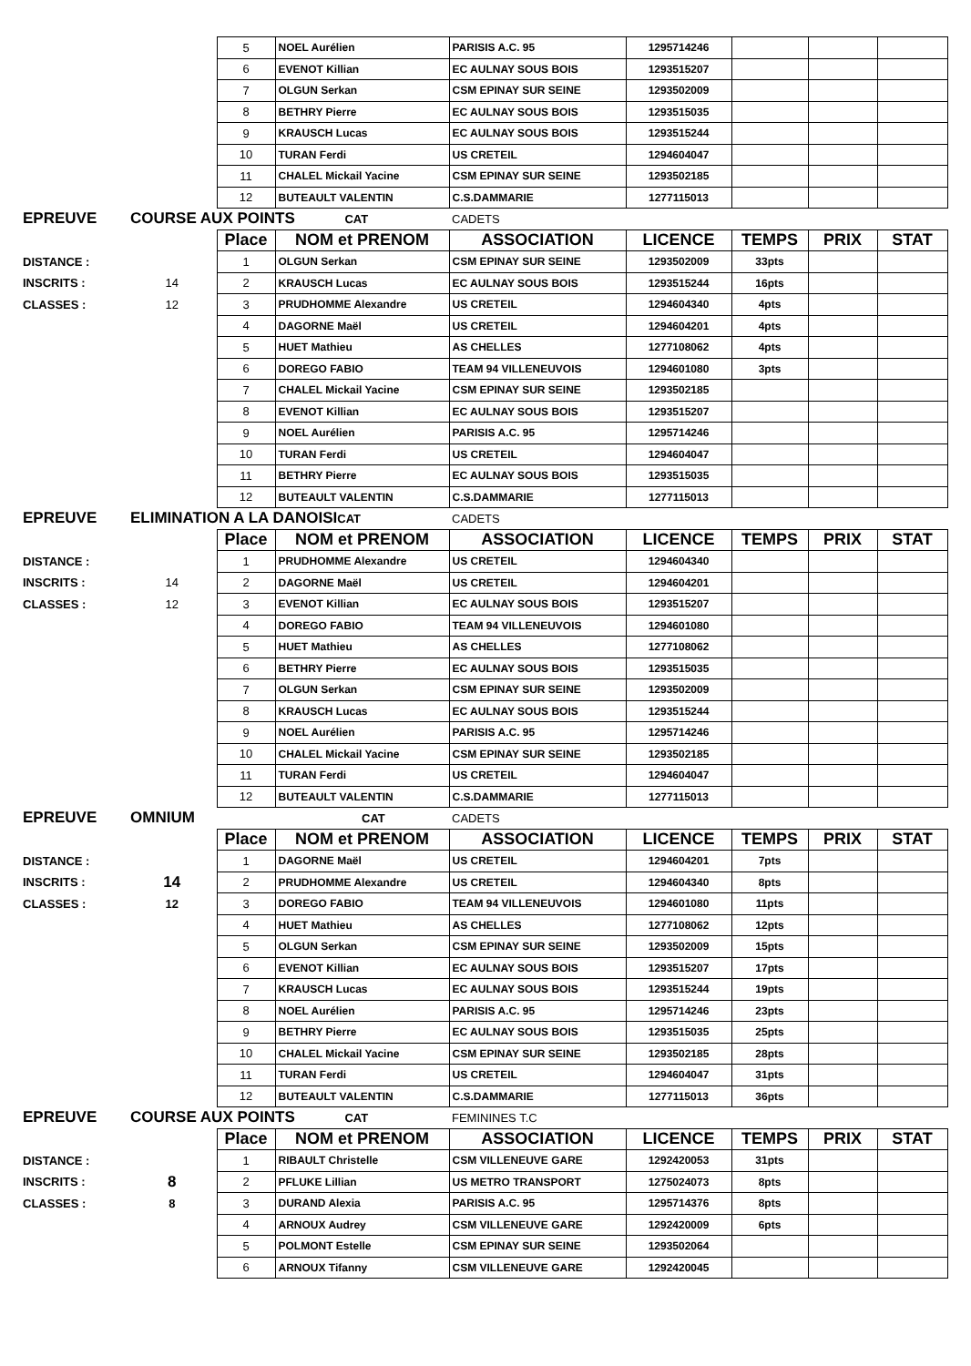| | | 5 | NOEL Aurélien | PARISIS A.C. 95 | 1295714246 | | | |
| | | 6 | EVENOT Killian | EC AULNAY SOUS BOIS | 1293515207 | | | |
| | | 7 | OLGUN Serkan | CSM EPINAY SUR SEINE | 1293502009 | | | |
| | | 8 | BETHRY Pierre | EC AULNAY SOUS BOIS | 1293515035 | | | |
| | | 9 | KRAUSCH Lucas | EC AULNAY SOUS BOIS | 1293515244 | | | |
| | | 10 | TURAN Ferdi | US CRETEIL | 1294604047 | | | |
| | | 11 | CHALEL Mickail Yacine | CSM EPINAY SUR SEINE | 1293502185 | | | |
| | | 12 | BUTEAULT VALENTIN | C.S.DAMMARIE | 1277115013 | | | |
| EPREUVE | COURSE AUX POINTS CAT | | | CADETS | | | | |
| | | Place | NOM et PRENOM | ASSOCIATION | LICENCE | TEMPS | PRIX | STAT |
| DISTANCE : | | 1 | OLGUN Serkan | CSM EPINAY SUR SEINE | 1293502009 | 33pts | | |
| INSCRITS : | 14 | 2 | KRAUSCH Lucas | EC AULNAY SOUS BOIS | 1293515244 | 16pts | | |
| CLASSES : | 12 | 3 | PRUDHOMME Alexandre | US CRETEIL | 1294604340 | 4pts | | |
| | | 4 | DAGORNE Maël | US CRETEIL | 1294604201 | 4pts | | |
| | | 5 | HUET Mathieu | AS CHELLES | 1277108062 | 4pts | | |
| | | 6 | DOREGO FABIO | TEAM 94 VILLENEUVOIS | 1294601080 | 3pts | | |
| | | 7 | CHALEL Mickail Yacine | CSM EPINAY SUR SEINE | 1293502185 | | | |
| | | 8 | EVENOT Killian | EC AULNAY SOUS BOIS | 1293515207 | | | |
| | | 9 | NOEL Aurélien | PARISIS A.C. 95 | 1295714246 | | | |
| | | 10 | TURAN Ferdi | US CRETEIL | 1294604047 | | | |
| | | 11 | BETHRY Pierre | EC AULNAY SOUS BOIS | 1293515035 | | | |
| | | 12 | BUTEAULT VALENTIN | C.S.DAMMARIE | 1277115013 | | | |
| EPREUVE | ELIMINATION A LA DANOISI CAT | | | CADETS | | | | |
| | | Place | NOM et PRENOM | ASSOCIATION | LICENCE | TEMPS | PRIX | STAT |
| DISTANCE : | | 1 | PRUDHOMME Alexandre | US CRETEIL | 1294604340 | | | |
| INSCRITS : | 14 | 2 | DAGORNE Maël | US CRETEIL | 1294604201 | | | |
| CLASSES : | 12 | 3 | EVENOT Killian | EC AULNAY SOUS BOIS | 1293515207 | | | |
| | | 4 | DOREGO FABIO | TEAM 94 VILLENEUVOIS | 1294601080 | | | |
| | | 5 | HUET Mathieu | AS CHELLES | 1277108062 | | | |
| | | 6 | BETHRY Pierre | EC AULNAY SOUS BOIS | 1293515035 | | | |
| | | 7 | OLGUN Serkan | CSM EPINAY SUR SEINE | 1293502009 | | | |
| | | 8 | KRAUSCH Lucas | EC AULNAY SOUS BOIS | 1293515244 | | | |
| | | 9 | NOEL Aurélien | PARISIS A.C. 95 | 1295714246 | | | |
| | | 10 | CHALEL Mickail Yacine | CSM EPINAY SUR SEINE | 1293502185 | | | |
| | | 11 | TURAN Ferdi | US CRETEIL | 1294604047 | | | |
| | | 12 | BUTEAULT VALENTIN | C.S.DAMMARIE | 1277115013 | | | |
| EPREUVE | OMNIUM | | CAT | CADETS | | | | |
| | | Place | NOM et PRENOM | ASSOCIATION | LICENCE | TEMPS | PRIX | STAT |
| DISTANCE : | | 1 | DAGORNE Maël | US CRETEIL | 1294604201 | 7pts | | |
| INSCRITS : | 14 | 2 | PRUDHOMME Alexandre | US CRETEIL | 1294604340 | 8pts | | |
| CLASSES : | 12 | 3 | DOREGO FABIO | TEAM 94 VILLENEUVOIS | 1294601080 | 11pts | | |
| | | 4 | HUET Mathieu | AS CHELLES | 1277108062 | 12pts | | |
| | | 5 | OLGUN Serkan | CSM EPINAY SUR SEINE | 1293502009 | 15pts | | |
| | | 6 | EVENOT Killian | EC AULNAY SOUS BOIS | 1293515207 | 17pts | | |
| | | 7 | KRAUSCH Lucas | EC AULNAY SOUS BOIS | 1293515244 | 19pts | | |
| | | 8 | NOEL Aurélien | PARISIS A.C. 95 | 1295714246 | 23pts | | |
| | | 9 | BETHRY Pierre | EC AULNAY SOUS BOIS | 1293515035 | 25pts | | |
| | | 10 | CHALEL Mickail Yacine | CSM EPINAY SUR SEINE | 1293502185 | 28pts | | |
| | | 11 | TURAN Ferdi | US CRETEIL | 1294604047 | 31pts | | |
| | | 12 | BUTEAULT VALENTIN | C.S.DAMMARIE | 1277115013 | 36pts | | |
| EPREUVE | COURSE AUX POINTS CAT | | | FEMININES T.C | | | | |
| | | Place | NOM et PRENOM | ASSOCIATION | LICENCE | TEMPS | PRIX | STAT |
| DISTANCE : | | 1 | RIBAULT Christelle | CSM VILLENEUVE GARE | 1292420053 | 31pts | | |
| INSCRITS : | 8 | 2 | PFLUKE Lillian | US METRO TRANSPORT | 1275024073 | 8pts | | |
| CLASSES : | 8 | 3 | DURAND Alexia | PARISIS A.C. 95 | 1295714376 | 8pts | | |
| | | 4 | ARNOUX Audrey | CSM VILLENEUVE GARE | 1292420009 | 6pts | | |
| | | 5 | POLMONT Estelle | CSM EPINAY SUR SEINE | 1293502064 | | | |
| | | 6 | ARNOUX Tifanny | CSM VILLENEUVE GARE | 1292420045 | | | |